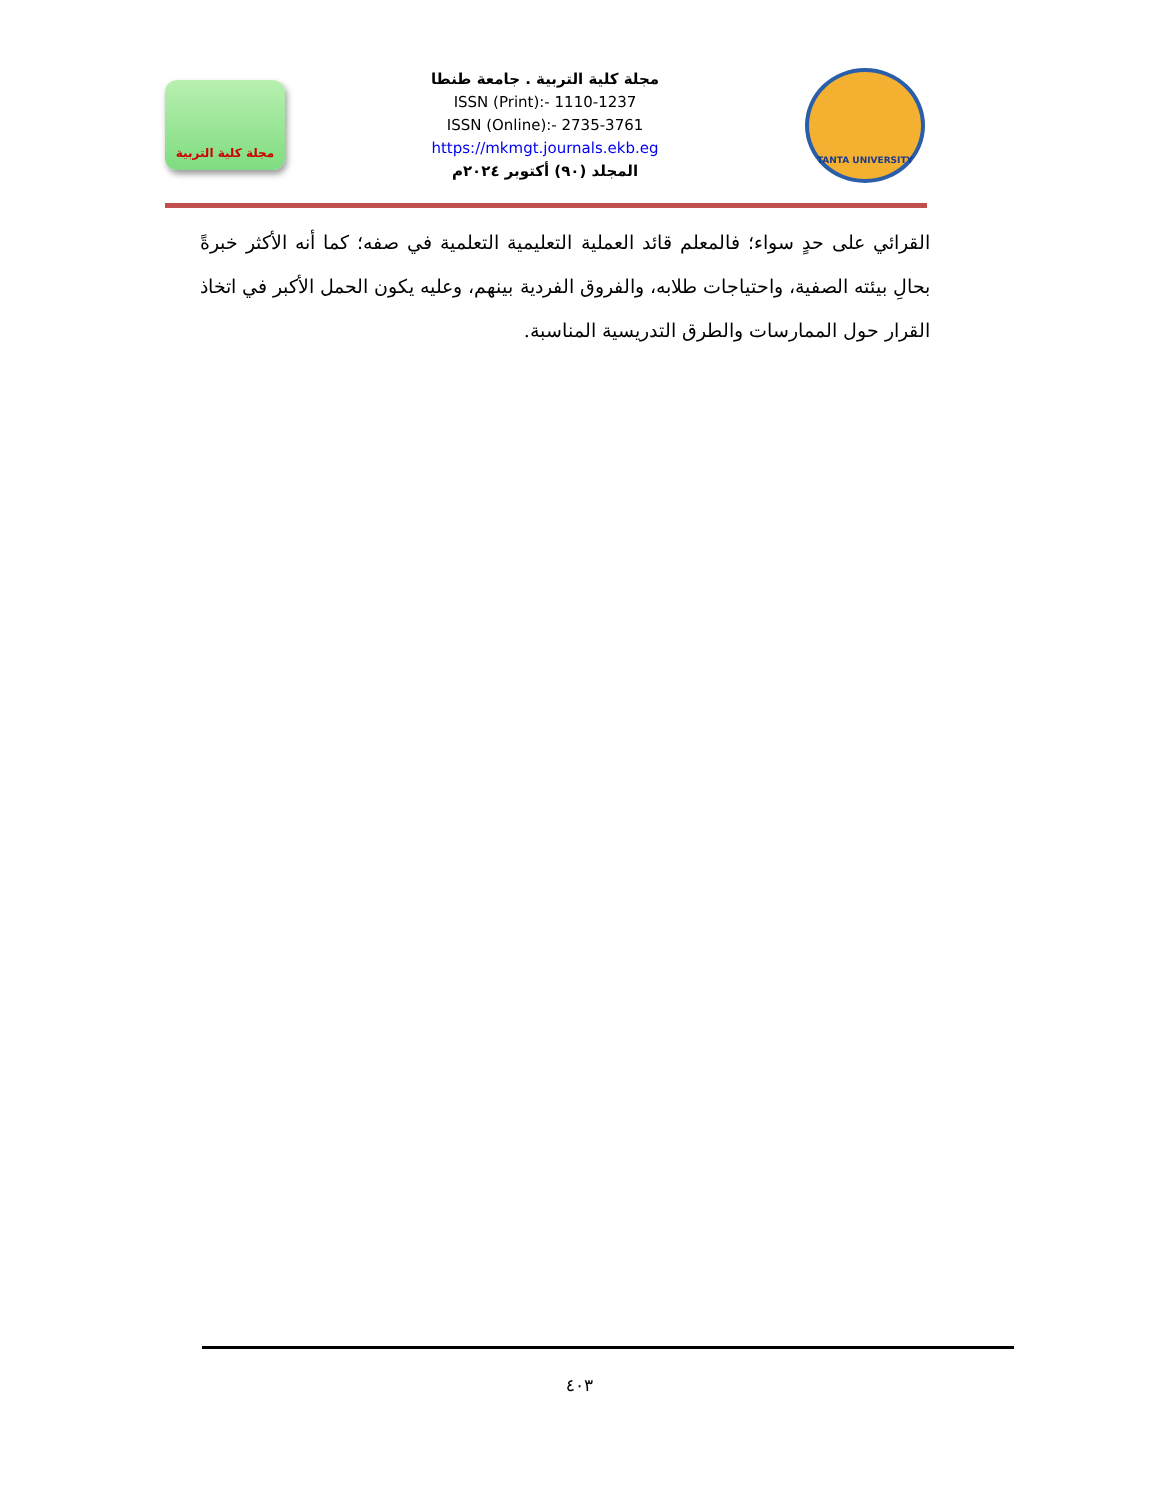مجلة كلية التربية
مجلة كلية التربية . جامعة طنطا
ISSN (Print):- 1110-1237
ISSN (Online):- 2735-3761
https://mkmgt.journals.ekb.eg
المجلد (٩٠) أكتوبر ٢٠٢٤م
TANTA UNIVERSITY
القرائي على حدٍ سواء؛ فالمعلم قائد العملية التعليمية التعلمية في صفه؛ كما أنه الأكثر خبرةً بحالِ بيئته الصفية، واحتياجات طلابه، والفروق الفردية بينهم، وعليه يكون الحمل الأكبر في اتخاذ القرار حول الممارسات والطرق التدريسية المناسبة.
٤٠٣